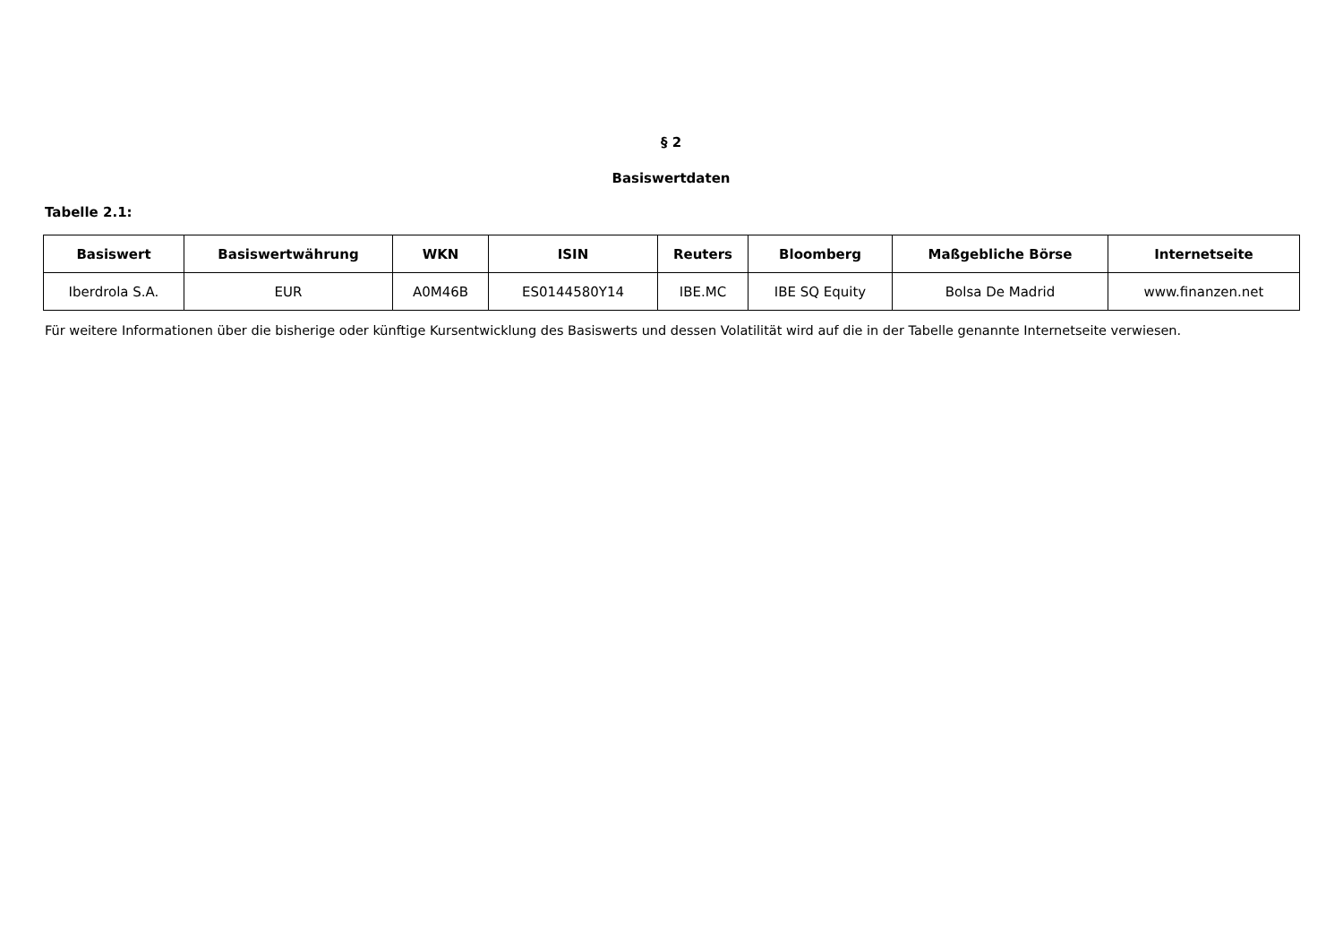§ 2
Basiswertdaten
Tabelle 2.1:
| Basiswert | Basiswertwährung | WKN | ISIN | Reuters | Bloomberg | Maßgebliche Börse | Internetseite |
| --- | --- | --- | --- | --- | --- | --- | --- |
| Iberdrola S.A. | EUR | A0M46B | ES0144580Y14 | IBE.MC | IBE SQ Equity | Bolsa De Madrid | www.finanzen.net |
Für weitere Informationen über die bisherige oder künftige Kursentwicklung des Basiswerts und dessen Volatilität wird auf die in der Tabelle genannte Internetseite verwiesen.